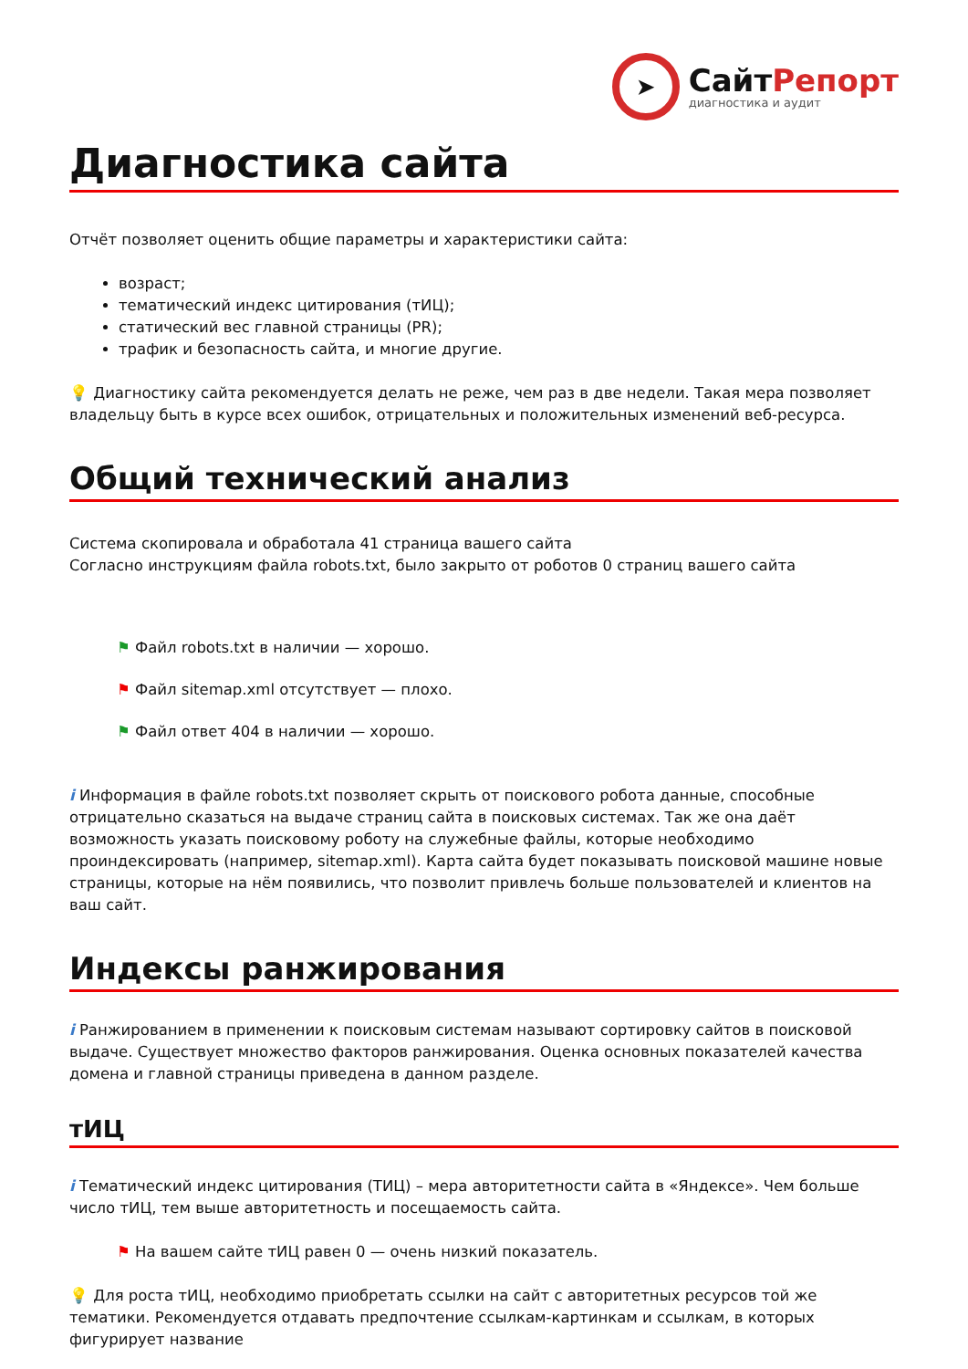➤
СайтРепорт
диагностика и аудит
Диагностика сайта
Отчёт позволяет оценить общие параметры и характеристики сайта:
возраст;
тематический индекс цитирования (тИЦ);
статический вес главной страницы (PR);
трафик и безопасность сайта, и многие другие.
💡 Диагностику сайта рекомендуется делать не реже, чем раз в две недели. Такая мера позволяет владельцу быть в курсе всех ошибок, отрицательных и положительных изменений веб-ресурса.
Общий технический анализ
Система скопировала и обработала 41 страница вашего сайта
Согласно инструкциям файла robots.txt, было закрыто от роботов 0 страниц вашего сайта
⚑ Файл robots.txt в наличии — хорошо.
⚑ Файл sitemap.xml отсутствует — плохо.
⚑ Файл ответ 404 в наличии — хорошо.
i Информация в файле robots.txt позволяет скрыть от поискового робота данные, способные отрицательно сказаться на выдаче страниц сайта в поисковых системах. Так же она даёт возможность указать поисковому роботу на служебные файлы, которые необходимо проиндексировать (например, sitemap.xml). Карта сайта будет показывать поисковой машине новые страницы, которые на нём появились, что позволит привлечь больше пользователей и клиентов на ваш сайт.
Индексы ранжирования
i Ранжированием в применении к поисковым системам называют сортировку сайтов в поисковой выдаче. Существует множество факторов ранжирования. Оценка основных показателей качества домена и главной страницы приведена в данном разделе.
тИЦ
i Тематический индекс цитирования (ТИЦ) – мера авторитетности сайта в «Яндексе». Чем больше число тИЦ, тем выше авторитетность и посещаемость сайта.
⚑ На вашем сайте тИЦ равен 0 — очень низкий показатель.
💡 Для роста тИЦ, необходимо приобретать ссылки на сайт с авторитетных ресурсов той же тематики. Рекомендуется отдавать предпочтение ссылкам-картинкам и ссылкам, в которых фигурирует название